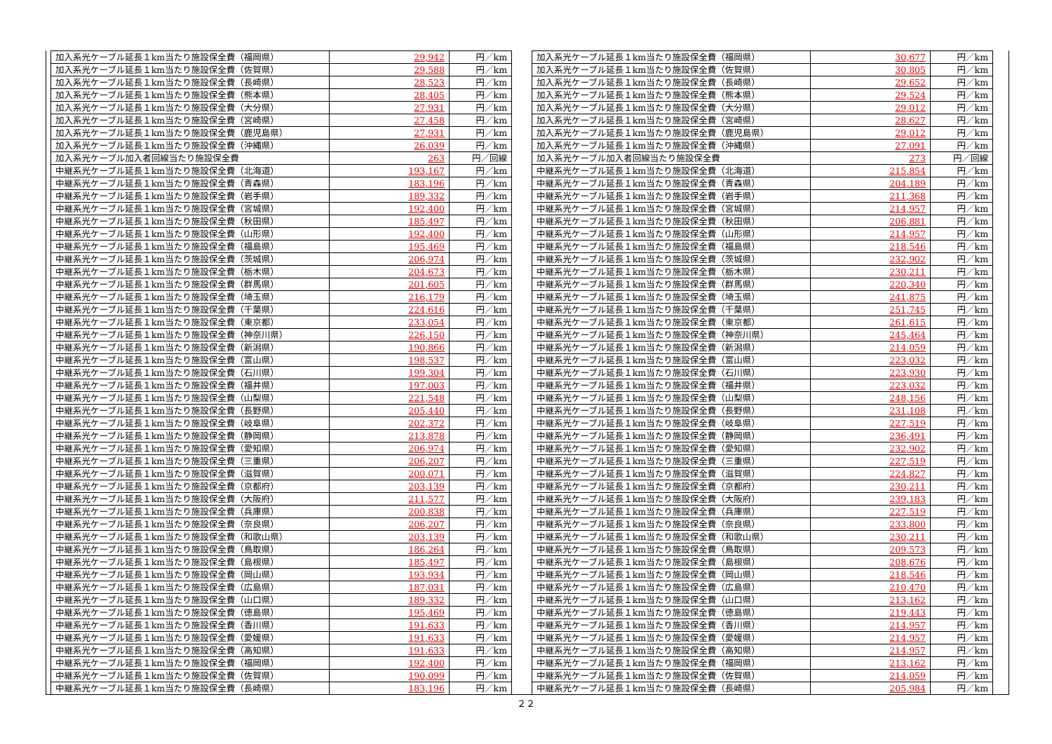| 加入系光ケーブル延長１km当たり施設保全費（福岡県） | 29,942 | 円／km |
| 加入系光ケーブル延長１km当たり施設保全費（佐賀県） | 29,588 | 円／km |
| 加入系光ケーブル延長１km当たり施設保全費（長崎県） | 28,523 | 円／km |
| 加入系光ケーブル延長１km当たり施設保全費（熊本県） | 28,405 | 円／km |
| 加入系光ケーブル延長１km当たり施設保全費（大分県） | 27,931 | 円／km |
| 加入系光ケーブル延長１km当たり施設保全費（宮崎県） | 27,458 | 円／km |
| 加入系光ケーブル延長１km当たり施設保全費（鹿児島県） | 27,931 | 円／km |
| 加入系光ケーブル延長１km当たり施設保全費（沖縄県） | 26,039 | 円／km |
| 加入系光ケーブル加入者回線当たり施設保全費 | 263 | 円／回線 |
| 中継系光ケーブル延長１km当たり施設保全費（北海道） | 193,167 | 円／km |
| 中継系光ケーブル延長１km当たり施設保全費（青森県） | 183,196 | 円／km |
| 中継系光ケーブル延長１km当たり施設保全費（岩手県） | 189,332 | 円／km |
| 中継系光ケーブル延長１km当たり施設保全費（宮城県） | 192,400 | 円／km |
| 中継系光ケーブル延長１km当たり施設保全費（秋田県） | 185,497 | 円／km |
| 中継系光ケーブル延長１km当たり施設保全費（山形県） | 192,400 | 円／km |
| 中継系光ケーブル延長１km当たり施設保全費（福島県） | 195,469 | 円／km |
| 中継系光ケーブル延長１km当たり施設保全費（茨城県） | 206,974 | 円／km |
| 中継系光ケーブル延長１km当たり施設保全費（栃木県） | 204,673 | 円／km |
| 中継系光ケーブル延長１km当たり施設保全費（群馬県） | 201,605 | 円／km |
| 中継系光ケーブル延長１km当たり施設保全費（埼玉県） | 216,179 | 円／km |
| 中継系光ケーブル延長１km当たり施設保全費（千葉県） | 224,616 | 円／km |
| 中継系光ケーブル延長１km当たり施設保全費（東京都） | 233,054 | 円／km |
| 中継系光ケーブル延長１km当たり施設保全費（神奈川県） | 226,150 | 円／km |
| 中継系光ケーブル延長１km当たり施設保全費（新潟県） | 190,866 | 円／km |
| 中継系光ケーブル延長１km当たり施設保全費（富山県） | 198,537 | 円／km |
| 中継系光ケーブル延長１km当たり施設保全費（石川県） | 199,304 | 円／km |
| 中継系光ケーブル延長１km当たり施設保全費（福井県） | 197,003 | 円／km |
| 中継系光ケーブル延長１km当たり施設保全費（山梨県） | 221,548 | 円／km |
| 中継系光ケーブル延長１km当たり施設保全費（長野県） | 205,440 | 円／km |
| 中継系光ケーブル延長１km当たり施設保全費（岐阜県） | 202,372 | 円／km |
| 中継系光ケーブル延長１km当たり施設保全費（静岡県） | 213,878 | 円／km |
| 中継系光ケーブル延長１km当たり施設保全費（愛知県） | 206,974 | 円／km |
| 中継系光ケーブル延長１km当たり施設保全費（三重県） | 206,207 | 円／km |
| 中継系光ケーブル延長１km当たり施設保全費（滋賀県） | 200,071 | 円／km |
| 中継系光ケーブル延長１km当たり施設保全費（京都府） | 203,139 | 円／km |
| 中継系光ケーブル延長１km当たり施設保全費（大阪府） | 211,577 | 円／km |
| 中継系光ケーブル延長１km当たり施設保全費（兵庫県） | 200,838 | 円／km |
| 中継系光ケーブル延長１km当たり施設保全費（奈良県） | 206,207 | 円／km |
| 中継系光ケーブル延長１km当たり施設保全費（和歌山県） | 203,139 | 円／km |
| 中継系光ケーブル延長１km当たり施設保全費（鳥取県） | 186,264 | 円／km |
| 中継系光ケーブル延長１km当たり施設保全費（島根県） | 185,497 | 円／km |
| 中継系光ケーブル延長１km当たり施設保全費（岡山県） | 193,934 | 円／km |
| 中継系光ケーブル延長１km当たり施設保全費（広島県） | 187,031 | 円／km |
| 中継系光ケーブル延長１km当たり施設保全費（山口県） | 189,332 | 円／km |
| 中継系光ケーブル延長１km当たり施設保全費（徳島県） | 195,469 | 円／km |
| 中継系光ケーブル延長１km当たり施設保全費（香川県） | 191,633 | 円／km |
| 中継系光ケーブル延長１km当たり施設保全費（愛媛県） | 191,633 | 円／km |
| 中継系光ケーブル延長１km当たり施設保全費（高知県） | 191,633 | 円／km |
| 中継系光ケーブル延長１km当たり施設保全費（福岡県） | 192,400 | 円／km |
| 中継系光ケーブル延長１km当たり施設保全費（佐賀県） | 190,099 | 円／km |
| 中継系光ケーブル延長１km当たり施設保全費（長崎県） | 183,196 | 円／km |
| 加入系光ケーブル延長１km当たり施設保全費（福岡県） | 30,677 | 円／km |
| 加入系光ケーブル延長１km当たり施設保全費（佐賀県） | 30,805 | 円／km |
| 加入系光ケーブル延長１km当たり施設保全費（長崎県） | 29,652 | 円／km |
| 加入系光ケーブル延長１km当たり施設保全費（熊本県） | 29,524 | 円／km |
| 加入系光ケーブル延長１km当たり施設保全費（大分県） | 29,012 | 円／km |
| 加入系光ケーブル延長１km当たり施設保全費（宮崎県） | 28,627 | 円／km |
| 加入系光ケーブル延長１km当たり施設保全費（鹿児島県） | 29,012 | 円／km |
| 加入系光ケーブル延長１km当たり施設保全費（沖縄県） | 27,091 | 円／km |
| 加入系光ケーブル加入者回線当たり施設保全費 | 273 | 円／回線 |
| 中継系光ケーブル延長１km当たり施設保全費（北海道） | 215,854 | 円／km |
| 中継系光ケーブル延長１km当たり施設保全費（青森県） | 204,189 | 円／km |
| 中継系光ケーブル延長１km当たり施設保全費（岩手県） | 211,368 | 円／km |
| 中継系光ケーブル延長１km当たり施設保全費（宮城県） | 214,957 | 円／km |
| 中継系光ケーブル延長１km当たり施設保全費（秋田県） | 206,881 | 円／km |
| 中継系光ケーブル延長１km当たり施設保全費（山形県） | 214,957 | 円／km |
| 中継系光ケーブル延長１km当たり施設保全費（福島県） | 218,546 | 円／km |
| 中継系光ケーブル延長１km当たり施設保全費（茨城県） | 232,902 | 円／km |
| 中継系光ケーブル延長１km当たり施設保全費（栃木県） | 230,211 | 円／km |
| 中継系光ケーブル延長１km当たり施設保全費（群馬県） | 220,340 | 円／km |
| 中継系光ケーブル延長１km当たり施設保全費（埼玉県） | 241,875 | 円／km |
| 中継系光ケーブル延長１km当たり施設保全費（千葉県） | 251,745 | 円／km |
| 中継系光ケーブル延長１km当たり施設保全費（東京都） | 261,615 | 円／km |
| 中継系光ケーブル延長１km当たり施設保全費（神奈川県） | 245,464 | 円／km |
| 中継系光ケーブル延長１km当たり施設保全費（新潟県） | 214,059 | 円／km |
| 中継系光ケーブル延長１km当たり施設保全費（富山県） | 223,032 | 円／km |
| 中継系光ケーブル延長１km当たり施設保全費（石川県） | 223,930 | 円／km |
| 中継系光ケーブル延長１km当たり施設保全費（福井県） | 223,032 | 円／km |
| 中継系光ケーブル延長１km当たり施設保全費（山梨県） | 248,156 | 円／km |
| 中継系光ケーブル延長１km当たり施設保全費（長野県） | 231,108 | 円／km |
| 中継系光ケーブル延長１km当たり施設保全費（岐阜県） | 227,519 | 円／km |
| 中継系光ケーブル延長１km当たり施設保全費（静岡県） | 236,491 | 円／km |
| 中継系光ケーブル延長１km当たり施設保全費（愛知県） | 232,902 | 円／km |
| 中継系光ケーブル延長１km当たり施設保全費（三重県） | 227,519 | 円／km |
| 中継系光ケーブル延長１km当たり施設保全費（滋賀県） | 224,827 | 円／km |
| 中継系光ケーブル延長１km当たり施設保全費（京都府） | 230,211 | 円／km |
| 中継系光ケーブル延長１km当たり施設保全費（大阪府） | 239,183 | 円／km |
| 中継系光ケーブル延長１km当たり施設保全費（兵庫県） | 227,519 | 円／km |
| 中継系光ケーブル延長１km当たり施設保全費（奈良県） | 233,800 | 円／km |
| 中継系光ケーブル延長１km当たり施設保全費（和歌山県） | 230,211 | 円／km |
| 中継系光ケーブル延長１km当たり施設保全費（鳥取県） | 209,573 | 円／km |
| 中継系光ケーブル延長１km当たり施設保全費（島根県） | 208,676 | 円／km |
| 中継系光ケーブル延長１km当たり施設保全費（岡山県） | 218,546 | 円／km |
| 中継系光ケーブル延長１km当たり施設保全費（広島県） | 210,470 | 円／km |
| 中継系光ケーブル延長１km当たり施設保全費（山口県） | 213,162 | 円／km |
| 中継系光ケーブル延長１km当たり施設保全費（徳島県） | 219,443 | 円／km |
| 中継系光ケーブル延長１km当たり施設保全費（香川県） | 214,957 | 円／km |
| 中継系光ケーブル延長１km当たり施設保全費（愛媛県） | 214,957 | 円／km |
| 中継系光ケーブル延長１km当たり施設保全費（高知県） | 214,957 | 円／km |
| 中継系光ケーブル延長１km当たり施設保全費（福岡県） | 213,162 | 円／km |
| 中継系光ケーブル延長１km当たり施設保全費（佐賀県） | 214,059 | 円／km |
| 中継系光ケーブル延長１km当たり施設保全費（長崎県） | 205,984 | 円／km |
２２